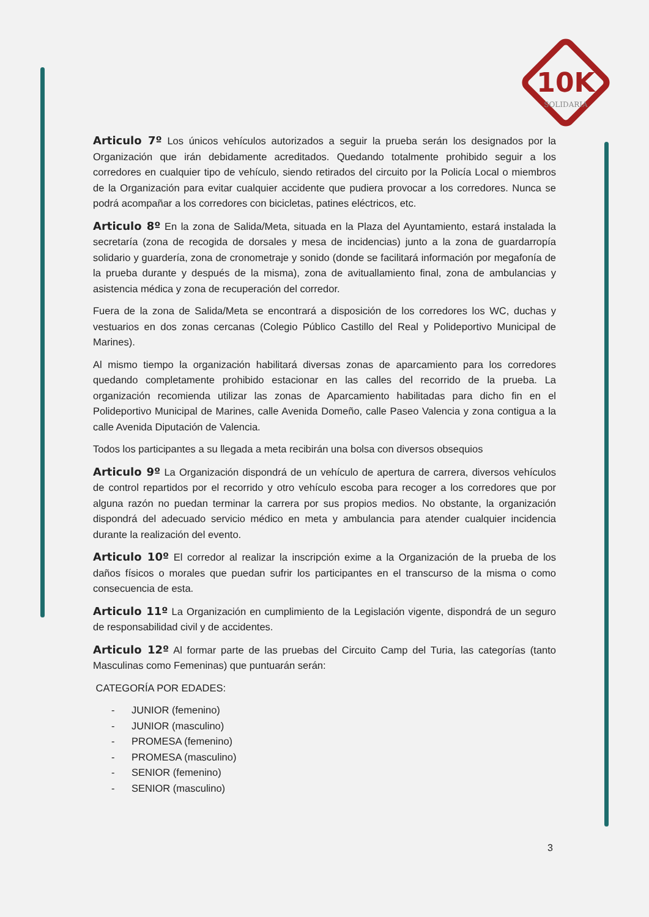10K
SOLIDARIA
Articulo 7º Los únicos vehículos autorizados a seguir la prueba serán los designados por la Organización que irán debidamente acreditados. Quedando totalmente prohibido seguir a los corredores en cualquier tipo de vehículo, siendo retirados del circuito por la Policía Local o miembros de la Organización para evitar cualquier accidente que pudiera provocar a los corredores. Nunca se podrá acompañar a los corredores con bicicletas, patines eléctricos, etc.
Articulo 8º En la zona de Salida/Meta, situada en la Plaza del Ayuntamiento, estará instalada la secretaría (zona de recogida de dorsales y mesa de incidencias) junto a la zona de guardarropía solidario y guardería, zona de cronometraje y sonido (donde se facilitará información por megafonía de la prueba durante y después de la misma), zona de avituallamiento final, zona de ambulancias y asistencia médica y zona de recuperación del corredor.
Fuera de la zona de Salida/Meta se encontrará a disposición de los corredores los WC, duchas y vestuarios en dos zonas cercanas (Colegio Público Castillo del Real y Polideportivo Municipal de Marines).
Al mismo tiempo la organización habilitará diversas zonas de aparcamiento para los corredores quedando completamente prohibido estacionar en las calles del recorrido de la prueba. La organización recomienda utilizar las zonas de Aparcamiento habilitadas para dicho fin en el Polideportivo Municipal de Marines, calle Avenida Domeño, calle Paseo Valencia y zona contigua a la calle Avenida Diputación de Valencia.
Todos los participantes a su llegada a meta recibirán una bolsa con diversos obsequios
Articulo 9º La Organización dispondrá de un vehículo de apertura de carrera, diversos vehículos de control repartidos por el recorrido y otro vehículo escoba para recoger a los corredores que por alguna razón no puedan terminar la carrera por sus propios medios. No obstante, la organización dispondrá del adecuado servicio médico en meta y ambulancia para atender cualquier incidencia durante la realización del evento.
Articulo 10º El corredor al realizar la inscripción exime a la Organización de la prueba de los daños físicos o morales que puedan sufrir los participantes en el transcurso de la misma o como consecuencia de esta.
Articulo 11º La Organización en cumplimiento de la Legislación vigente, dispondrá de un seguro de responsabilidad civil y de accidentes.
Articulo 12º Al formar parte de las pruebas del Circuito Camp del Turia, las categorías (tanto Masculinas como Femeninas) que puntuarán serán:
CATEGORÍA POR EDADES:
- JUNIOR (femenino)
- JUNIOR (masculino)
- PROMESA (femenino)
- PROMESA (masculino)
- SENIOR (femenino)
- SENIOR (masculino)
3